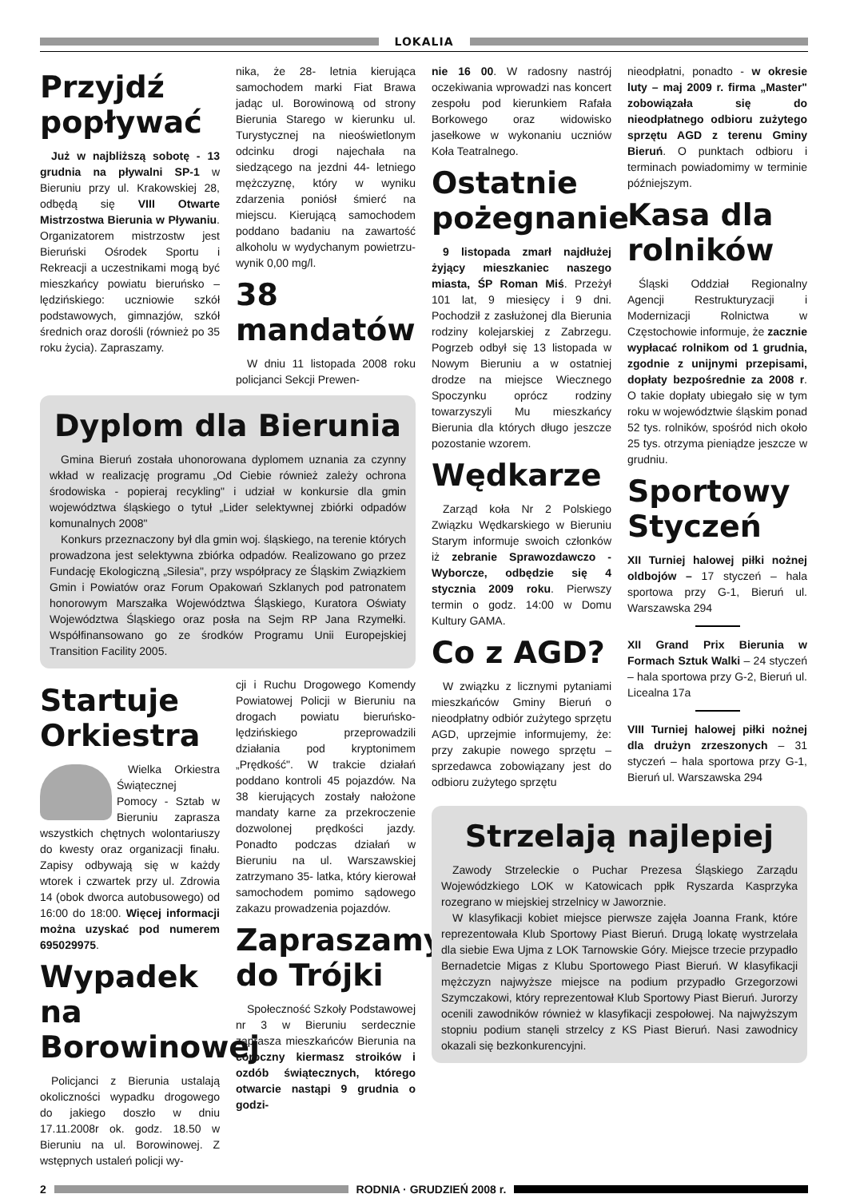LOKALIA
Przyjdź popływać
Już w najbliższą sobotę - 13 grudnia na pływalni SP-1 w Bieruniu przy ul. Krakowskiej 28, odbędą się VIII Otwarte Mistrzostwa Bierunia w Pływaniu. Organizatorem mistrzostw jest Bieruński Ośrodek Sportu i Rekreacji a uczestnikami mogą być mieszkańcy powiatu bieruńsko – lędzińskiego: uczniowie szkół podstawowych, gimnazjów, szkół średnich oraz dorośli (również po 35 roku życia). Zapraszamy.
nika, że 28- letnia kierująca samochodem marki Fiat Brawa jadąc ul. Borowinową od strony Bierunia Starego w kierunku ul. Turystycznej na nieoświetlonym odcinku drogi najechała na siedzącego na jezdni 44- letniego mężczyznę, który w wyniku zdarzenia poniósł śmierć na miejscu. Kierującą samochodem poddano badaniu na zawartość alkoholu w wydychanym powietrzu- wynik 0,00 mg/l.
38 mandatów
W dniu 11 listopada 2008 roku policjanci Sekcji Prewen-
Dyplom dla Bierunia
Gmina Bieruń została uhonorowana dyplomem uznania za czynny wkład w realizację programu „Od Ciebie również zależy ochrona środowiska - popieraj recykling" i udział w konkursie dla gmin województwa śląskiego o tytuł „Lider selektywnej zbiórki odpadów komunalnych 2008"
Konkurs przeznaczony był dla gmin woj. śląskiego, na terenie których prowadzona jest selektywna zbiórka odpadów. Realizowano go przez Fundację Ekologiczną „Silesia", przy współpracy ze Śląskim Związkiem Gmin i Powiatów oraz Forum Opakowań Szklanych pod patronatem honorowym Marszałka Województwa Śląskiego, Kuratora Oświaty Województwa Śląskiego oraz posła na Sejm RP Jana Rzymełki. Współfinansowano go ze środków Programu Unii Europejskiej Transition Facility 2005.
Startuje Orkiestra
Wielka Orkiestra Świątecznej Pomocy - Sztab w Bieruniu zaprasza wszystkich chętnych wolontariuszy do kwesty oraz organizacji finału. Zapisy odbywają się w każdy wtorek i czwartek przy ul. Zdrowia 14 (obok dworca autobusowego) od 16:00 do 18:00. Więcej informacji można uzyskać pod numerem 695029975.
Wypadek na Borowinowej
Policjanci z Bierunia ustalają okoliczności wypadku drogowego do jakiego doszło w dniu 17.11.2008r ok. godz. 18.50 w Bieruniu na ul. Borowinowej. Z wstępnych ustaleń policji wy-
cji i Ruchu Drogowego Komendy Powiatowej Policji w Bieruniu na drogach powiatu bieruńsko- lędzińskiego przeprowadzili działania pod kryptonimem „Prędkość". W trakcie działań poddano kontroli 45 pojazdów. Na 38 kierujących zostały nałożone mandaty karne za przekroczenie dozwolonej prędkości jazdy. Ponadto podczas działań w Bieruniu na ul. Warszawskiej zatrzymano 35- latka, który kierował samochodem pomimo sądowego zakazu prowadzenia pojazdów.
Zapraszamy do Trójki
Społeczność Szkoły Podstawowej nr 3 w Bieruniu serdecznie zaprasza mieszkańców Bierunia na coroczny kiermasz stroików i ozdób świątecznych, którego otwarcie nastąpi 9 grudnia o godzi-
nie 16 00. W radosny nastrój oczekiwania wprowadzi nas koncert zespołu pod kierunkiem Rafała Borkowego oraz widowisko jasełkowe w wykonaniu uczniów Koła Teatralnego.
Ostatnie pożegnanie
9 listopada zmarł najdłużej żyjący mieszkaniec naszego miasta, ŚP Roman Miś. Przeżył 101 lat, 9 miesięcy i 9 dni. Pochodził z zasłużonej dla Bierunia rodziny kolejarskiej z Zabrzegu. Pogrzeb odbył się 13 listopada w Nowym Bieruniu a w ostatniej drodze na miejsce Wiecznego Spoczynku oprócz rodziny towarzyszyli Mu mieszkańcy Bierunia dla których długo jeszcze pozostanie wzorem.
Wędkarze
Zarząd koła Nr 2 Polskiego Związku Wędkarskiego w Bieruniu Starym informuje swoich członków iż zebranie Sprawozdawczo - Wyborcze, odbędzie się 4 stycznia 2009 roku. Pierwszy termin o godz. 14:00 w Domu Kultury GAMA.
Co z AGD?
W związku z licznymi pytaniami mieszkańców Gminy Bieruń o nieodpłatny odbiór zużytego sprzętu AGD, uprzejmie informujemy, że: przy zakupie nowego sprzętu – sprzedawca zobowiązany jest do odbioru zużytego sprzętu
nieodpłatni, ponadto - w okresie luty – maj 2009 r. firma „Master" zobowiązała się do nieodpłatnego odbioru zużytego sprzętu AGD z terenu Gminy Bieruń. O punktach odbioru i terminach powiadomimy w terminie późniejszym.
Kasa dla rolników
Śląski Oddział Regionalny Agencji Restrukturyzacji i Modernizacji Rolnictwa w Częstochowie informuje, że zacznie wypłacać rolnikom od 1 grudnia, zgodnie z unijnymi przepisami, dopłaty bezpośrednie za 2008 r. O takie dopłaty ubiegało się w tym roku w województwie śląskim ponad 52 tys. rolników, spośród nich około 25 tys. otrzyma pieniądze jeszcze w grudniu.
Sportowy Styczeń
XII Turniej halowej piłki nożnej oldbojów – 17 styczeń – hala sportowa przy G-1, Bieruń ul. Warszawska 294
XII Grand Prix Bierunia w Formach Sztuk Walki – 24 styczeń – hala sportowa przy G-2, Bieruń ul. Licealna 17a
VIII Turniej halowej piłki nożnej dla drużyn zrzeszonych – 31 styczeń – hala sportowa przy G-1, Bieruń ul. Warszawska 294
Strzelają najlepiej
Zawody Strzeleckie o Puchar Prezesa Śląskiego Zarządu Wojewódzkiego LOK w Katowicach ppłk Ryszarda Kasprzyka rozegrano w miejskiej strzelnicy w Jaworznie.
W klasyfikacji kobiet miejsce pierwsze zajęła Joanna Frank, które reprezentowała Klub Sportowy Piast Bieruń. Drugą lokatę wystrzelała dla siebie Ewa Ujma z LOK Tarnowskie Góry. Miejsce trzecie przypadło Bernadetcie Migas z Klubu Sportowego Piast Bieruń. W klasyfikacji mężczyzn najwyższe miejsce na podium przypadło Grzegorzowi Szymczakowi, który reprezentował Klub Sportowy Piast Bieruń. Jurorzy ocenili zawodników również w klasyfikacji zespołowej. Na najwyższym stopniu podium stanęli strzelcy z KS Piast Bieruń. Nasi zawodnicy okazali się bezkonkurencyjni.
2 RODNIA · GRUDZIEŃ 2008 r.